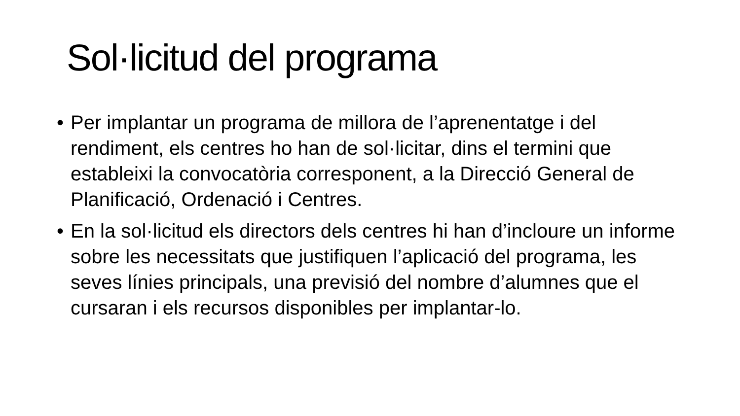Sol·licitud del programa
• Per implantar un programa de millora de l’aprenentatge i del rendiment, els centres ho han de sol·licitar, dins el termini que estableixi la convocatòria corresponent, a la Direcció General de Planificació, Ordenació i Centres.
• En la sol·licitud els directors dels centres hi han d’incloure un informe sobre les necessitats que justifiquen l’aplicació del programa, les seves línies principals, una previsió del nombre d’alumnes que el cursaran i els recursos disponibles per implantar-lo.